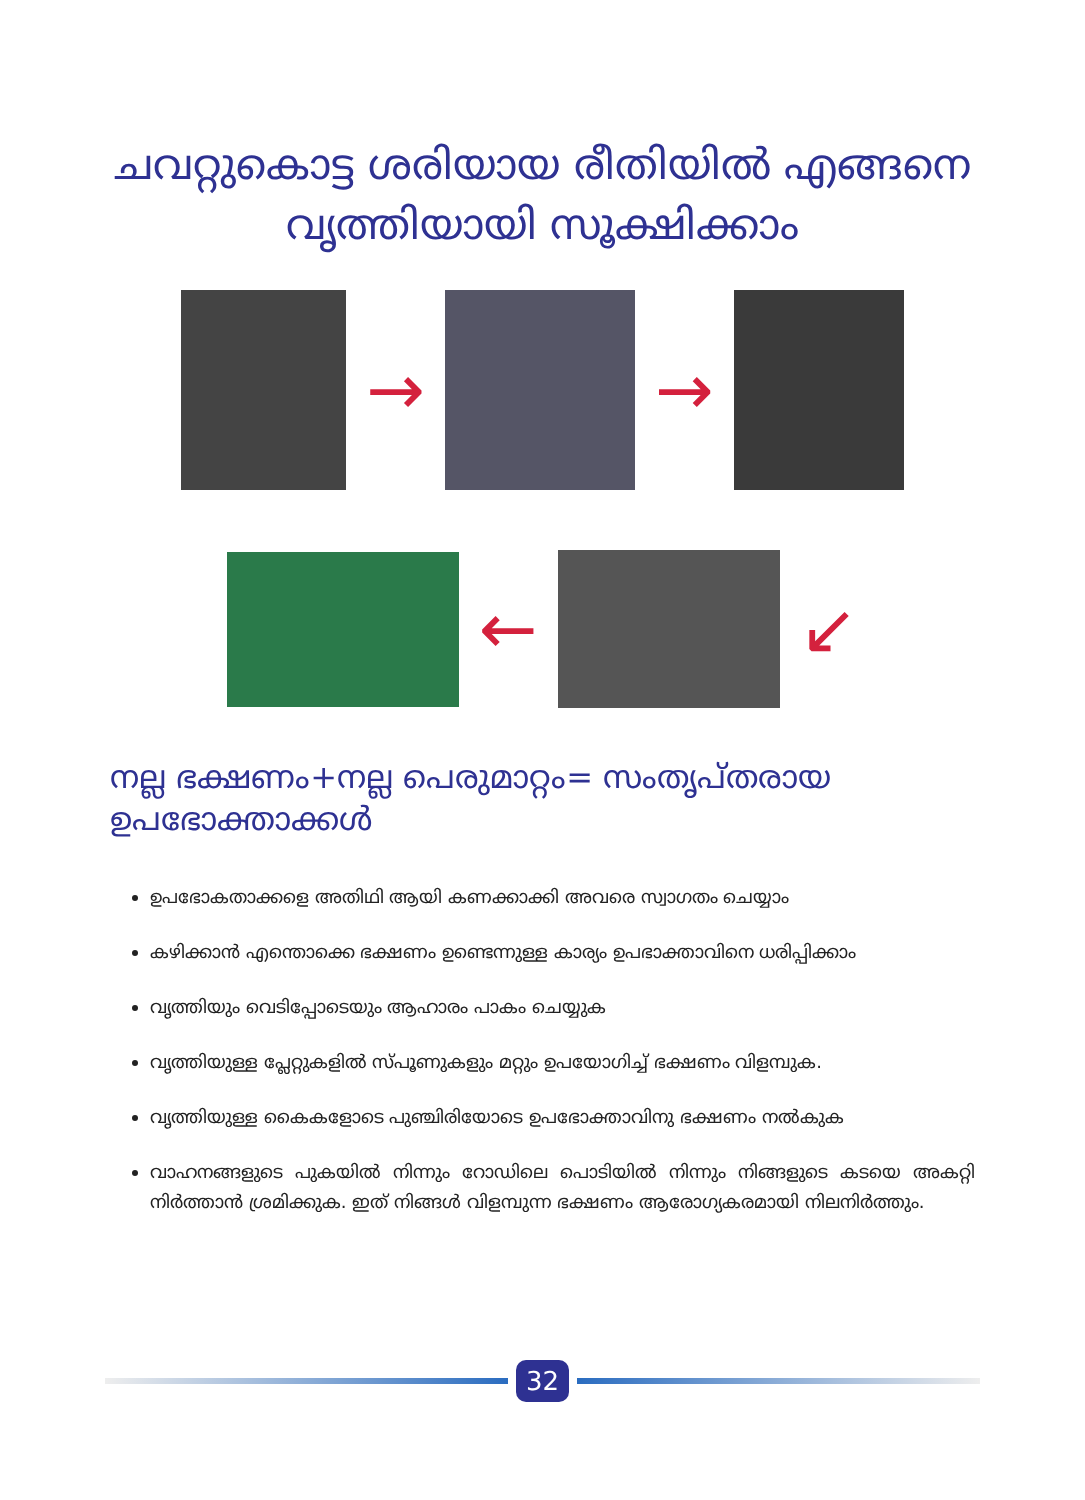ചവറ്റുകൊട്ട ശരിയായ രീതിയിൽ എങ്ങനെ
വൃത്തിയായി സൂക്ഷിക്കാം
→ →
← ↙
നല്ല ഭക്ഷണം+നല്ല പെരുമാറ്റം= സംതൃപ്തരായ ഉപഭോക്താക്കൾ
ഉപഭോകതാക്കളെ അതിഥി ആയി കണക്കാക്കി അവരെ സ്വാഗതം ചെയ്യാം
കഴിക്കാൻ എന്തൊക്കെ ഭക്ഷണം ഉണ്ടെന്നുള്ള കാര്യം ഉപഭാക്താവിനെ ധരിപ്പിക്കാം
വൃത്തിയും വെടിപ്പോടെയും ആഹാരം പാകം ചെയ്യുക
വൃത്തിയുള്ള പ്ലേറ്റുകളിൽ സ്പൂണുകളും മറ്റും ഉപയോഗിച്ച് ഭക്ഷണം വിളമ്പുക.
വൃത്തിയുള്ള കൈകളോടെ പുഞ്ചിരിയോടെ ഉപഭോക്താവിനു ഭക്ഷണം നൽകുക
വാഹനങ്ങളുടെ പുകയിൽ നിന്നും റോഡിലെ പൊടിയിൽ നിന്നും നിങ്ങളുടെ കടയെ അകറ്റി നിർത്താൻ ശ്രമിക്കുക. ഇത് നിങ്ങൾ വിളമ്പുന്ന ഭക്ഷണം ആരോഗ്യകരമായി നിലനിർത്തും.
32